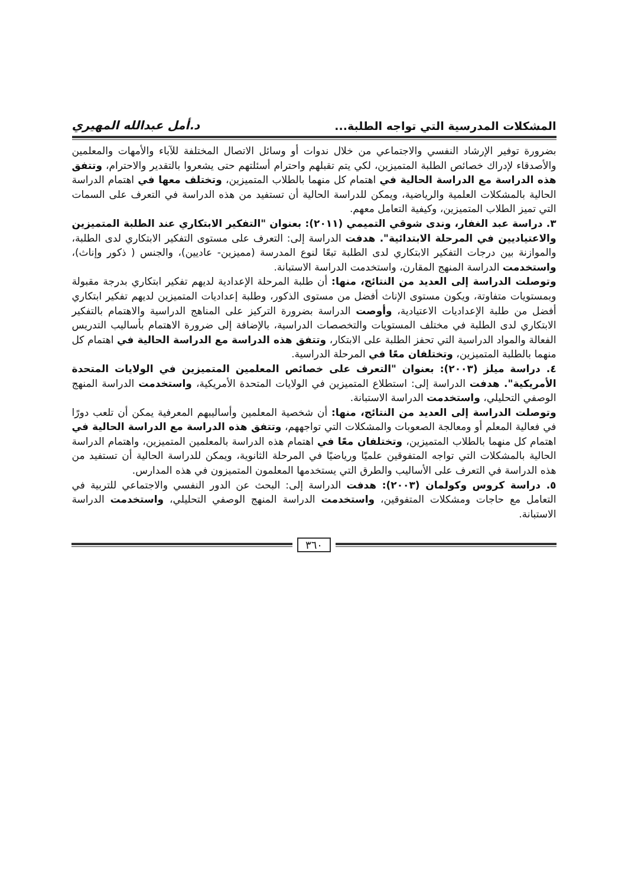المشكلات المدرسية التي تواجه الطلبة... د.أمل عبدالله المهيري
بضرورة توفير الإرشاد النفسي والاجتماعي من خلال ندوات أو وسائل الاتصال المختلفة للآباء والأمهات والمعلمين والأصدقاء لإدراك خصائص الطلبة المتميزين، لكي يتم تقبلهم واحترام أسئلتهم حتى يشعروا بالتقدير والاحترام، وتتفق هذه الدراسة مع الدراسة الحالية في اهتمام كل منهما بالطلاب المتميزين، وتختلف معها في اهتمام الدراسة الحالية بالمشكلات العلمية والرياضية، ويمكن للدراسة الحالية أن تستفيد من هذه الدراسة في التعرف على السمات التي تميز الطلاب المتميزين، وكيفية التعامل معهم.
٣. دراسة عبد الغفار، وندى شوقي التميمي (٢٠١١): بعنوان "التفكير الابتكاري عند الطلبة المتميزين والاعتياديين في المرحلة الابتدائية". هدفت الدراسة إلى: التعرف على مستوى التفكير الابتكاري لدى الطلبة، والموازنة بين درجات التفكير الابتكاري لدى الطلبة تبعًا لنوع المدرسة (مميزين- عاديين)، والجنس ( ذكور وإناث)، واستخدمت الدراسة المنهج المقارن، واستخدمت الدراسة الاستبانة.
وتوصلت الدراسة إلى العديد من النتائج، منها: أن طلبة المرحلة الإعدادية لديهم تفكير ابتكاري بدرجة مقبولة وبمستويات متفاوتة، ويكون مستوى الإناث أفضل من مستوى الذكور، وطلبة إعداديات المتميزين لديهم تفكير ابتكاري أفضل من طلبة الإعداديات الاعتيادية، وأوصت الدراسة بضرورة التركيز على المناهج الدراسية والاهتمام بالتفكير الابتكاري لدى الطلبة في مختلف المستويات والتخصصات الدراسية، بالإضافة إلى ضرورة الاهتمام بأساليب التدريس الفعالة والمواد الدراسية التي تحفز الطلبة على الابتكار، وتتفق هذه الدراسة مع الدراسة الحالية في اهتمام كل منهما بالطلبة المتميزين، وتختلفان معًا في المرحلة الدراسية.
٤. دراسة ميلز (٢٠٠٣): بعنوان "التعرف على خصائص المعلمين المتميزين في الولايات المتحدة الأمريكية". هدفت الدراسة إلى: استطلاع المتميزين في الولايات المتحدة الأمريكية، واستخدمت الدراسة المنهج الوصفي التحليلي، واستخدمت الدراسة الاستبانة.
وتوصلت الدراسة إلى العديد من النتائج، منها: أن شخصية المعلمين وأساليبهم المعرفية يمكن أن تلعب دورًا في فعالية المعلم أو ومعالجة الصعوبات والمشكلات التي تواجههم، وتتفق هذه الدراسة مع الدراسة الحالية في اهتمام كل منهما بالطلاب المتميزين، وتختلفان معًا في اهتمام هذه الدراسة بالمعلمين المتميزين، واهتمام الدراسة الحالية بالمشكلات التي تواجه المتفوقين علميًا ورياضيًا في المرحلة الثانوية، ويمكن للدراسة الحالية أن تستفيد من هذه الدراسة في التعرف على الأساليب والطرق التي يستخدمها المعلمون المتميزون في هذه المدارس.
٥. دراسة كروس وكولمان (٢٠٠٣): هدفت الدراسة إلى: البحث عن الدور النفسي والاجتماعي للتربية في التعامل مع حاجات ومشكلات المتفوقين، واستخدمت الدراسة المنهج الوصفي التحليلي، واستخدمت الدراسة الاستبانة.
٣٦٠